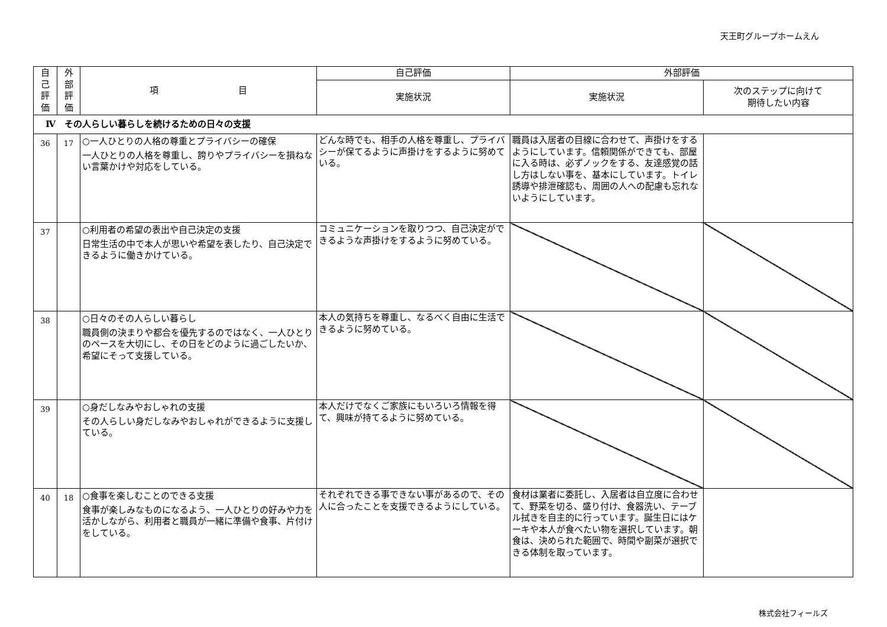天王町グループホームえん
| 自 己 評 価 | 外 部 評 価 | 項 目 | 自己評価 | 外部評価 | |
| --- | --- | --- | --- | --- | --- |
| | | | 実施状況 | 実施状況 | 次のステップに向けて 期待したい内容 |
| Ⅳ その人らしい暮らしを続けるための日々の支援 | | | | | |
| 36 | 17 | ○一人ひとりの人格の尊重とプライバシーの確保 一人ひとりの人格を尊重し、誇りやプライバシーを損ねない言葉かけや対応をしている。 | どんな時でも、相手の人格を尊重し、プライバシーが保てるように声掛けをするように努めている。 | 職員は入居者の目線に合わせて、声掛けをするようにしています。信頼関係ができても、部屋に入る時は、必ずノックをする、友達感覚の話し方はしない事を、基本にしています。トイレ誘導や排泄確認も、周囲の人への配慮も忘れないようにしています。 | |
| 37 | | ○利用者の希望の表出や自己決定の支援 日常生活の中で本人が思いや希望を表したり、自己決定できるように働きかけている。 | コミュニケーションを取りつつ、自己決定ができるような声掛けをするように努めている。 | | |
| 38 | | ○日々のその人らしい暮らし 職員側の決まりや都合を優先するのではなく、一人ひとりのペースを大切にし、その日をどのように過ごしたいか、希望にそって支援している。 | 本人の気持ちを尊重し、なるべく自由に生活できるように努めている。 | | |
| 39 | | ○身だしなみやおしゃれの支援 その人らしい身だしなみやおしゃれができるように支援している。 | 本人だけでなくご家族にもいろいろ情報を得て、興味が持てるように努めている。 | | |
| 40 | 18 | ○食事を楽しむことのできる支援 食事が楽しみなものになるよう、一人ひとりの好みや力を活かしながら、利用者と職員が一緒に準備や食事、片付けをしている。 | それぞれできる事できない事があるので、その人に合ったことを支援できるようにしている。 | 食材は業者に委託し、入居者は自立度に合わせて、野菜を切る、盛り付け、食器洗い、テーブル拭きを自主的に行っています。誕生日にはケーキや本人が食べたい物を選択しています。朝食は、決められた範囲で、時間や副菜が選択できる体制を取っています。 | |
株式会社フィールズ